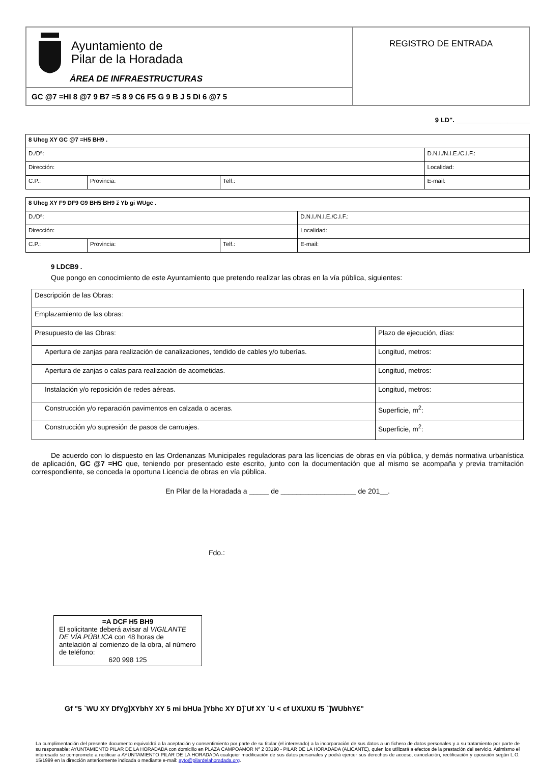| Ayuntamiento de Pilar de la Horadada ÁREA DE INFRAESTRUCTURAS | REGISTRO DE ENTRADA |
| GC @7 =HI 8 @7 9 B7 =5 8 9 C6 F5 G 9 B J 5 Dì 6 @7 5 | |
9 LD". ____________________
| 8 Uhcg XY GC @7 =H5 BH9 . | | | |
| D./Dª: | | | D.N.I./N.I.E./C.I.F.: |
| Dirección: | | | Localidad: |
| C.P.: | Provincia: | Telf.: | E-mail: |
| 8 Uhcg XY F9 DF9 G9 BH5 BH9 ž Yb gi WUgc . | | | |
| D./Dª: | | | D.N.I./N.I.E./C.I.F.: |
| Dirección: | | | Localidad: |
| C.P.: | Provincia: | Telf.: | E-mail: |
9 LDCB9 .
Que pongo en conocimiento de este Ayuntamiento que pretendo realizar las obras en la vía pública, siguientes:
| Descripción de las Obras: | |
| Emplazamiento de las obras: | |
| Presupuesto de las Obras: | Plazo de ejecución, días: |
| Apertura de zanjas para realización de canalizaciones, tendido de cables y/o tuberías. | Longitud, metros: |
| Apertura de zanjas o calas para realización de acometidas. | Longitud, metros: |
| Instalación y/o reposición de redes aéreas. | Longitud, metros: |
| Construcción y/o reparación pavimentos en calzada o aceras. | Superficie, m<sup>2</sup>: |
| Construcción y/o supresión de pasos de carruajes. | Superficie, m<sup>2</sup>: |
De acuerdo con lo dispuesto en las Ordenanzas Municipales reguladoras para las licencias de obras en vía pública, y demás normativa urbanística de aplicación, GC @7 =HC que, teniendo por presentado este escrito, junto con la documentación que al mismo se acompaña y previa tramitación correspondiente, se conceda la oportuna Licencia de obras en vía pública.
En Pilar de la Horadada a _____ de ___________________ de 201__.
Fdo.:
=A DCF H5 BH9
El solicitante deberá avisar al VIGILANTE DE VÍA PÚBLICA con 48 horas de antelación al comienzo de la obra, al número de teléfono:
620 998 125
Gf "5 `WU XY DfYg]XYbhY XY 5 mi bHUa ]Ybhc XY D]`Uf XY `U < cf UXUXU f5 `]WUbhY£"
La cumplimentación del presente documento equivaldrá a la aceptación y consentimiento por parte de su titular (el interesado) a la incorporación de sus datos a un fichero de datos personales y a su tratamiento por parte de su responsable: AYUNTAMIENTO PILAR DE LA HORADADA con domicilio en PLAZA CAMPOAMOR Nº 2 03190 - PILAR DE LA HORADADA (ALICANTE), quien los utilizará a efectos de la prestación del servicio. Asimismo el interesado se compromete a notificar a AYUNTAMIENTO PILAR DE LA HORADADA cualquier modificación de sus datos personales y podrá ejercer sus derechos de acceso, cancelación, rectificación y oposición según L.O. 15/1999 en la dirección anteriormente indicada o mediante e-mail: ayto@pilardelahoradada.org.